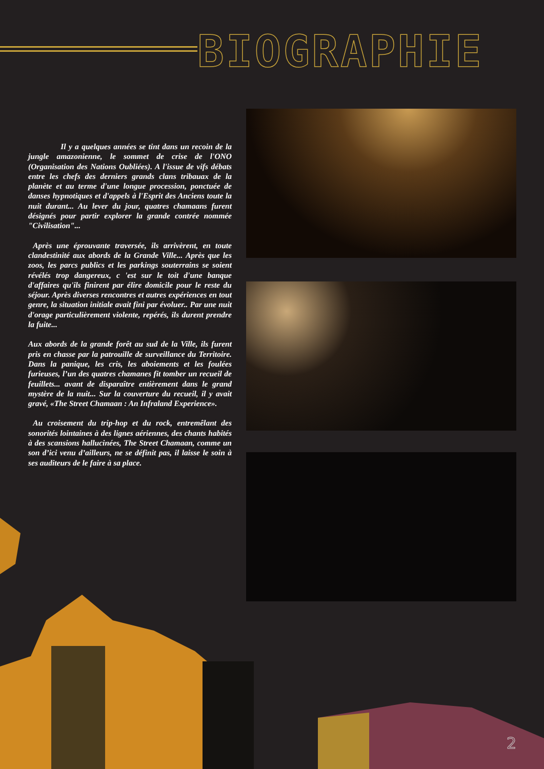BIOGRAPHIE
Il y a quelques années se tint dans un recoin de la jungle amazonienne, le sommet de crise de l'ONO (Organisation des Nations Oubliées). A l'issue de vifs débats entre les chefs des derniers grands clans tribauax de la planète et au terme d'une longue procession, ponctuée de danses hypnotiques et d'appels à l'Esprit des Anciens toute la nuit durant... Au lever du jour, quatres chamaans furent désignés pour partir explorer la grande contrée nommée "Civilisation"...
Après une éprouvante traversée, ils arrivèrent, en toute clandestinité aux abords de la Grande Ville... Après que les zoos, les parcs publics et les parkings souterrains se soient révélés trop dangereux, c 'est sur le toit d'une banque d'affaires qu'ils finirent par élire domicile pour le reste du séjour. Après diverses rencontres et autres expériences en tout genre, la situation initiale avait fini par évoluer.. Par une nuit d'orage particulièrement violente, repérés, ils durent prendre la fuite...
Aux abords de la grande forêt au sud de la Ville, ils furent pris en chasse par la patrouille de surveillance du Territoire. Dans la panique, les cris, les aboiements et les foulées furieuses, l’un des quatres chamanes fit tomber un recueil de feuillets... avant de disparaître entièrement dans le grand mystère de la nuit... Sur la couverture du recueil, il y avait gravé, «The Street Chamaan : An Infraland Experience».
Au croisement du trip-hop et du rock, entremêlant des sonorités lointaines à des lignes aériennes, des chants habités à des scansions hallucinées, The Street Chamaan, comme un son d’ici venu d’ailleurs, ne se définit pas, il laisse le soin à ses auditeurs de le faire à sa place.
2